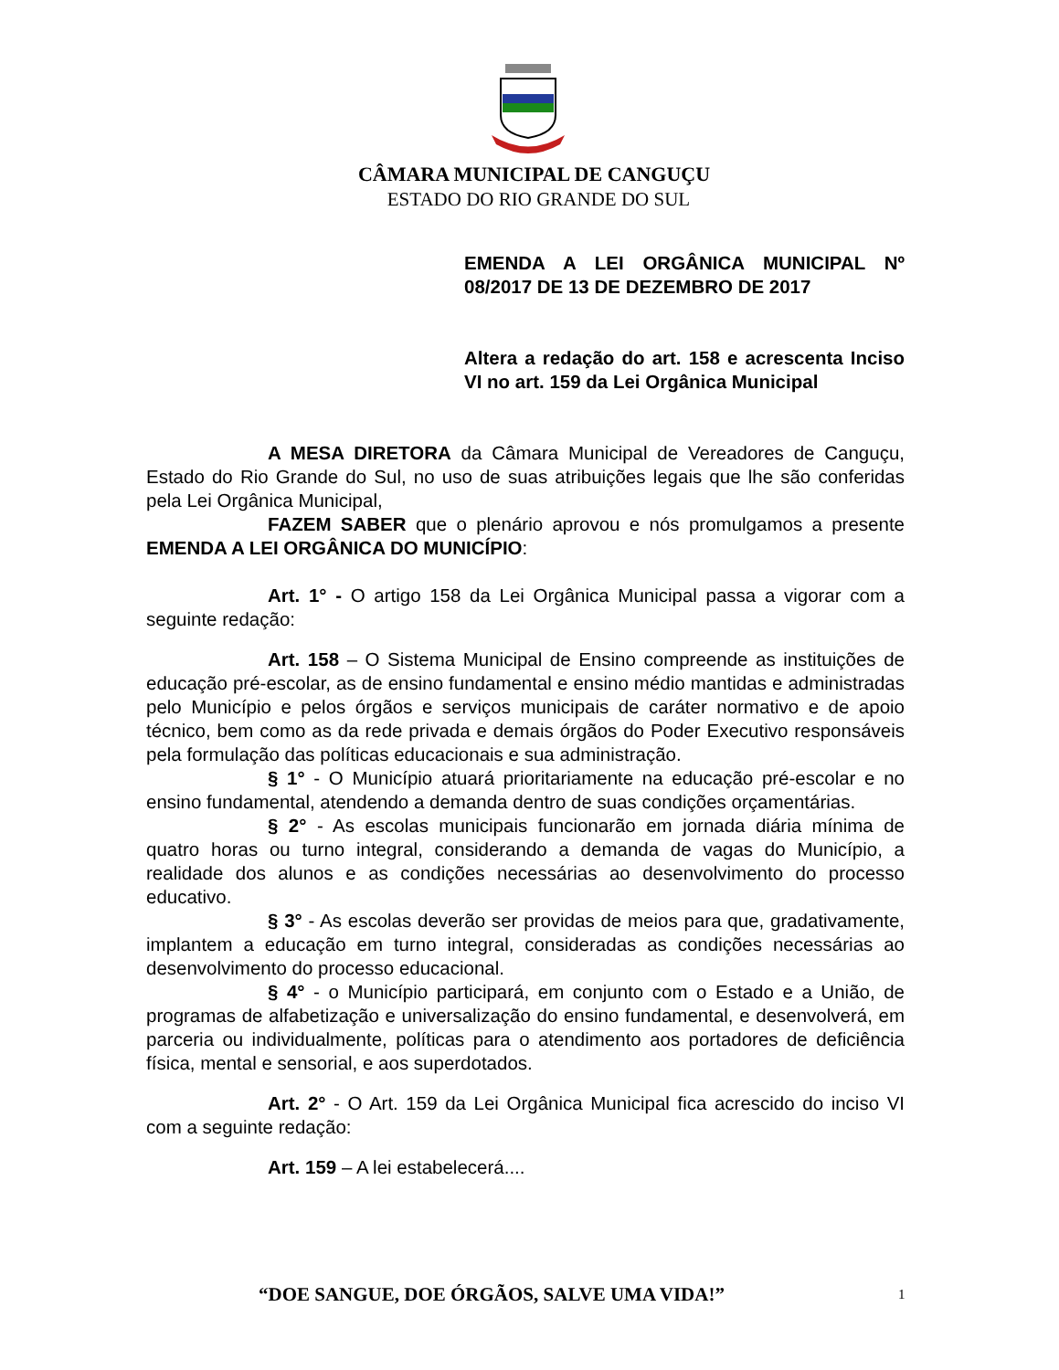CÂMARA MUNICIPAL DE CANGUÇU
ESTADO DO RIO GRANDE DO SUL
EMENDA A LEI ORGÂNICA MUNICIPAL Nº 08/2017 DE 13 DE DEZEMBRO DE 2017
Altera a redação do art. 158 e acrescenta Inciso VI no art. 159 da Lei Orgânica Municipal
A MESA DIRETORA da Câmara Municipal de Vereadores de Canguçu, Estado do Rio Grande do Sul, no uso de suas atribuições legais que lhe são conferidas pela Lei Orgânica Municipal,
FAZEM SABER que o plenário aprovou e nós promulgamos a presente EMENDA A LEI ORGÂNICA DO MUNICÍPIO:
Art. 1° - O artigo 158 da Lei Orgânica Municipal passa a vigorar com a seguinte redação:
Art. 158 – O Sistema Municipal de Ensino compreende as instituições de educação pré-escolar, as de ensino fundamental e ensino médio mantidas e administradas pelo Município e pelos órgãos e serviços municipais de caráter normativo e de apoio técnico, bem como as da rede privada e demais órgãos do Poder Executivo responsáveis pela formulação das políticas educacionais e sua administração.
§ 1° - O Município atuará prioritariamente na educação pré-escolar e no ensino fundamental, atendendo a demanda dentro de suas condições orçamentárias.
§ 2° - As escolas municipais funcionarão em jornada diária mínima de quatro horas ou turno integral, considerando a demanda de vagas do Município, a realidade dos alunos e as condições necessárias ao desenvolvimento do processo educativo.
§ 3° - As escolas deverão ser providas de meios para que, gradativamente, implantem a educação em turno integral, consideradas as condições necessárias ao desenvolvimento do processo educacional.
§ 4° - o Município participará, em conjunto com o Estado e a União, de programas de alfabetização e universalização do ensino fundamental, e desenvolverá, em parceria ou individualmente, políticas para o atendimento aos portadores de deficiência física, mental e sensorial, e aos superdotados.
Art. 2° - O Art. 159 da Lei Orgânica Municipal fica acrescido do inciso VI com a seguinte redação:
Art. 159 – A lei estabelecerá....
“DOE SANGUE, DOE ÓRGÃOS, SALVE UMA VIDA!” 1